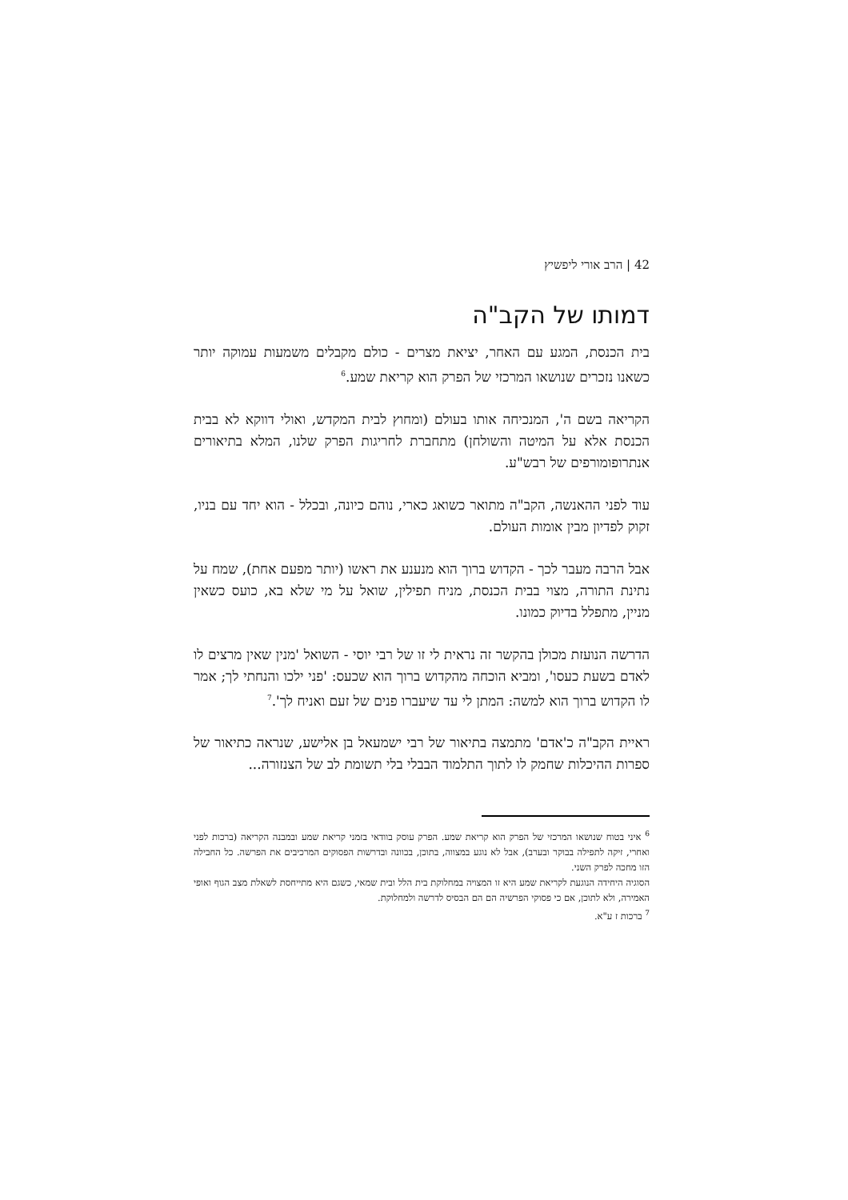42 | הרב אורי ליפשיץ
דמותו של הקב"ה
בית הכנסת, המגע עם האחר, יציאת מצרים - כולם מקבלים משמעות עמוקה יותר כשאנו נזכרים שנושאו המרכזי של הפרק הוא קריאת שמע.<sup>6</sup>
הקריאה בשם ה', המנכיחה אותו בעולם (ומחוץ לבית המקדש, ואולי דווקא לא בבית הכנסת אלא על המיטה והשולחן) מתחברת לחריגות הפרק שלנו, המלא בתיאורים אנתרופומורפים של רבש"ע.
עוד לפני ההאנשה, הקב"ה מתואר כשואג כארי, נוהם כיונה, ובכלל - הוא יחד עם בניו, זקוק לפדיון מבין אומות העולם.
אבל הרבה מעבר לכך - הקדוש ברוך הוא מנענע את ראשו (יותר מפעם אחת), שמח על נתינת התורה, מצוי בבית הכנסת, מניח תפילין, שואל על מי שלא בא, כועס כשאין מניין, מתפלל בדיוק כמונו.
הדרשה הנועזת מכולן בהקשר זה נראית לי זו של רבי יוסי - השואל 'מנין שאין מרצים לו לאדם בשעת כעסו', ומביא הוכחה מהקדוש ברוך הוא שכעס: 'פני ילכו והנחתי לך; אמר לו הקדוש ברוך הוא למשה: המתן לי עד שיעברו פנים של זעם ואניח לך'.<sup>7</sup>
ראיית הקב"ה כ'אדם' מתמצה בתיאור של רבי ישמעאל בן אלישע, שנראה כתיאור של ספרות ההיכלות שחמק לו לתוך התלמוד הבבלי בלי תשומת לב של הצנזורה...
<sup>6</sup> איני בטוח שנושאו המרכזי של הפרק הוא קריאת שמע. הפרק עוסק בוודאי בזמני קריאת שמע ובמבנה הקריאה (ברכות לפני ואחרי, זיקה לתפילה בבוקר ובערב), אבל לא נוגע במצווה, בתוכן, בכוונה ובדרשות הפסוקים המרכיבים את הפרשה. כל החבילה הזו מחכה לפרק השני.
הסוגיה היחידה הנוגעת לקריאת שמע היא זו המצויה במחלוקת בית הלל ובית שמאי, כשגם היא מתייחסת לשאלת מצב הגוף ואופי האמירה, ולא לתוכן, אם כי פסוקי הפרשיה הם הם הבסיס לדרשה ולמחלוקת.
<sup>7</sup> ברכות ז ע"א.